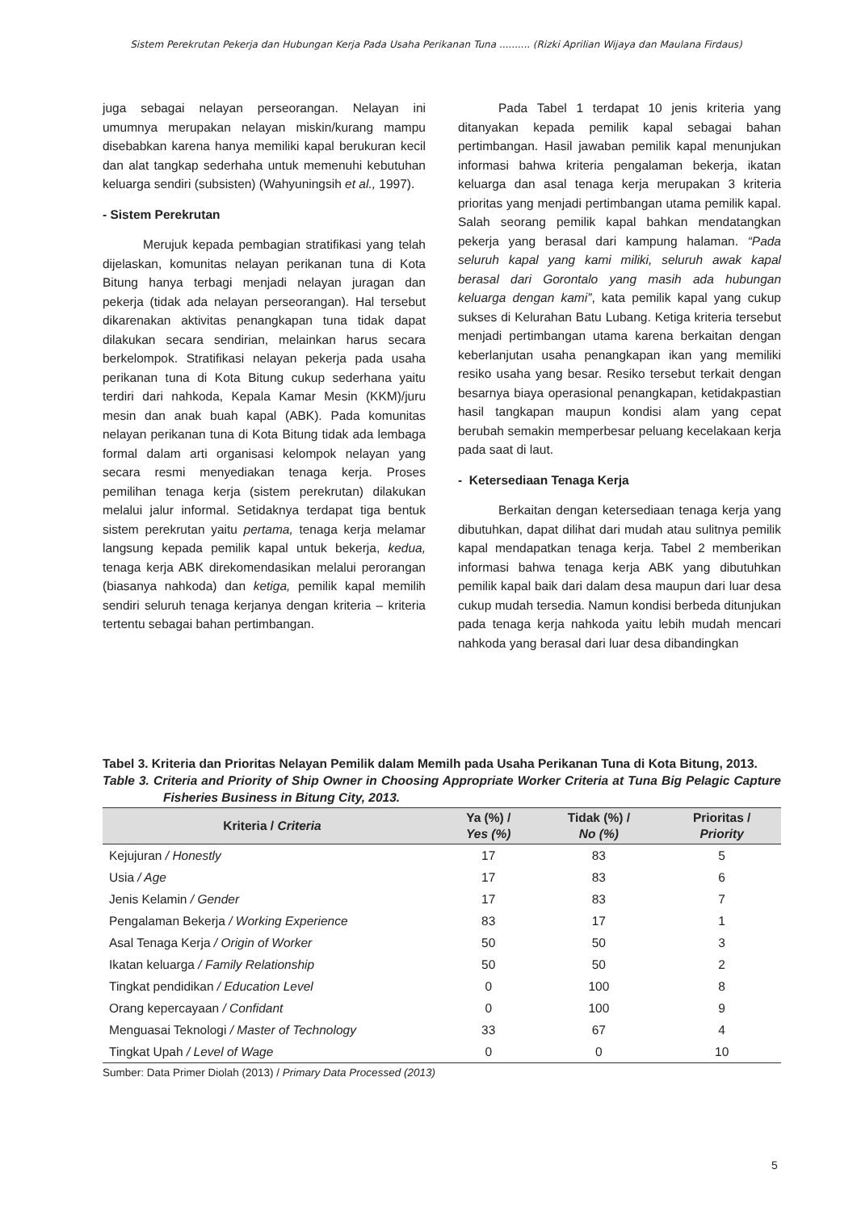Sistem Perekrutan Pekerja dan Hubungan Kerja Pada Usaha Perikanan Tuna .......... (Rizki Aprilian Wijaya dan Maulana Firdaus)
juga sebagai nelayan perseorangan. Nelayan ini umumnya merupakan nelayan miskin/kurang mampu disebabkan karena hanya memiliki kapal berukuran kecil dan alat tangkap sederhaha untuk memenuhi kebutuhan keluarga sendiri (subsisten) (Wahyuningsih et al., 1997).
- Sistem Perekrutan
Merujuk kepada pembagian stratifikasi yang telah dijelaskan, komunitas nelayan perikanan tuna di Kota Bitung hanya terbagi menjadi nelayan juragan dan pekerja (tidak ada nelayan perseorangan). Hal tersebut dikarenakan aktivitas penangkapan tuna tidak dapat dilakukan secara sendirian, melainkan harus secara berkelompok. Stratifikasi nelayan pekerja pada usaha perikanan tuna di Kota Bitung cukup sederhana yaitu terdiri dari nahkoda, Kepala Kamar Mesin (KKM)/juru mesin dan anak buah kapal (ABK). Pada komunitas nelayan perikanan tuna di Kota Bitung tidak ada lembaga formal dalam arti organisasi kelompok nelayan yang secara resmi menyediakan tenaga kerja. Proses pemilihan tenaga kerja (sistem perekrutan) dilakukan melalui jalur informal. Setidaknya terdapat tiga bentuk sistem perekrutan yaitu pertama, tenaga kerja melamar langsung kepada pemilik kapal untuk bekerja, kedua, tenaga kerja ABK direkomendasikan melalui perorangan (biasanya nahkoda) dan ketiga, pemilik kapal memilih sendiri seluruh tenaga kerjanya dengan kriteria – kriteria tertentu sebagai bahan pertimbangan.
Pada Tabel 1 terdapat 10 jenis kriteria yang ditanyakan kepada pemilik kapal sebagai bahan pertimbangan. Hasil jawaban pemilik kapal menunjukan informasi bahwa kriteria pengalaman bekerja, ikatan keluarga dan asal tenaga kerja merupakan 3 kriteria prioritas yang menjadi pertimbangan utama pemilik kapal. Salah seorang pemilik kapal bahkan mendatangkan pekerja yang berasal dari kampung halaman. “Pada seluruh kapal yang kami miliki, seluruh awak kapal berasal dari Gorontalo yang masih ada hubungan keluarga dengan kami”, kata pemilik kapal yang cukup sukses di Kelurahan Batu Lubang. Ketiga kriteria tersebut menjadi pertimbangan utama karena berkaitan dengan keberlanjutan usaha penangkapan ikan yang memiliki resiko usaha yang besar. Resiko tersebut terkait dengan besarnya biaya operasional penangkapan, ketidakpastian hasil tangkapan maupun kondisi alam yang cepat berubah semakin memperbesar peluang kecelakaan kerja pada saat di laut.
- Ketersediaan Tenaga Kerja
Berkaitan dengan ketersediaan tenaga kerja yang dibutuhkan, dapat dilihat dari mudah atau sulitnya pemilik kapal mendapatkan tenaga kerja. Tabel 2 memberikan informasi bahwa tenaga kerja ABK yang dibutuhkan pemilik kapal baik dari dalam desa maupun dari luar desa cukup mudah tersedia. Namun kondisi berbeda ditunjukan pada tenaga kerja nahkoda yaitu lebih mudah mencari nahkoda yang berasal dari luar desa dibandingkan
Tabel 3. Kriteria dan Prioritas Nelayan Pemilik dalam Memilh pada Usaha Perikanan Tuna di Kota Bitung, 2013.
Table 3. Criteria and Priority of Ship Owner in Choosing Appropriate Worker Criteria at Tuna Big Pelagic Capture Fisheries Business in Bitung City, 2013.
| Kriteria / Criteria | Ya (%) / Yes (%) | Tidak (%) / No (%) | Prioritas / Priority |
| --- | --- | --- | --- |
| Kejujuran / Honestly | 17 | 83 | 5 |
| Usia / Age | 17 | 83 | 6 |
| Jenis Kelamin / Gender | 17 | 83 | 7 |
| Pengalaman Bekerja / Working Experience | 83 | 17 | 1 |
| Asal Tenaga Kerja / Origin of Worker | 50 | 50 | 3 |
| Ikatan keluarga / Family Relationship | 50 | 50 | 2 |
| Tingkat pendidikan / Education Level | 0 | 100 | 8 |
| Orang kepercayaan / Confidant | 0 | 100 | 9 |
| Menguasai Teknologi / Master of Technology | 33 | 67 | 4 |
| Tingkat Upah / Level of Wage | 0 | 0 | 10 |
Sumber: Data Primer Diolah (2013) / Primary Data Processed (2013)
5